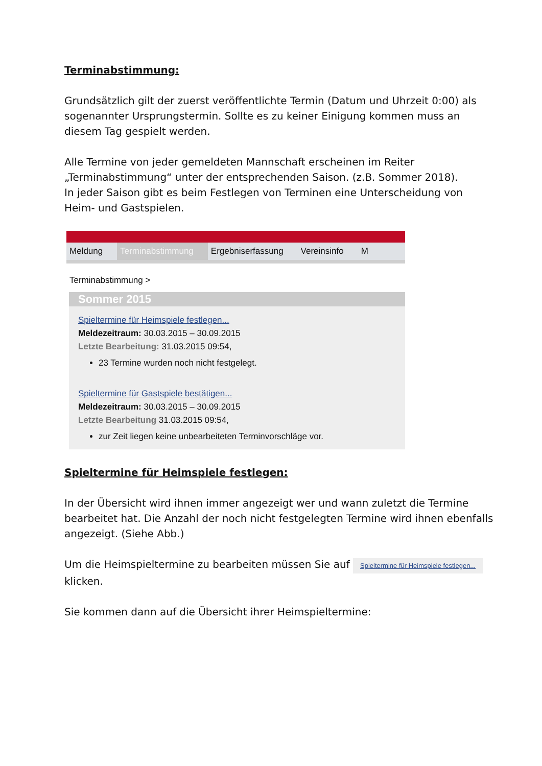Terminabstimmung:
Grundsätzlich gilt der zuerst veröffentlichte Termin (Datum und Uhrzeit 0:00) als sogenannter Ursprungstermin. Sollte es zu keiner Einigung kommen muss an diesem Tag gespielt werden.
Alle Termine von jeder gemeldeten Mannschaft erscheinen im Reiter „Terminabstimmung“ unter der entsprechenden Saison. (z.B. Sommer 2018).
In jeder Saison gibt es beim Festlegen von Terminen eine Unterscheidung von Heim- und Gastspielen.
Meldung Terminabstimmung Ergebniserfassung Vereinsinfo M
Terminabstimmung >
Sommer 2015
Spieltermine für Heimspiele festlegen...
Meldezeitraum: 30.03.2015 – 30.09.2015
Letzte Bearbeitung: 31.03.2015 09:54,
23 Termine wurden noch nicht festgelegt.
Spieltermine für Gastspiele bestätigen...
Meldezeitraum: 30.03.2015 – 30.09.2015
Letzte Bearbeitung 31.03.2015 09:54,
zur Zeit liegen keine unbearbeiteten Terminvorschläge vor.
Spieltermine für Heimspiele festlegen:
In der Übersicht wird ihnen immer angezeigt wer und wann zuletzt die Termine bearbeitet hat. Die Anzahl der noch nicht festgelegten Termine wird ihnen ebenfalls angezeigt. (Siehe Abb.)
Um die Heimspieltermine zu bearbeiten müssen Sie auf Spieltermine für Heimspiele festlegen... klicken.
Sie kommen dann auf die Übersicht ihrer Heimspieltermine: